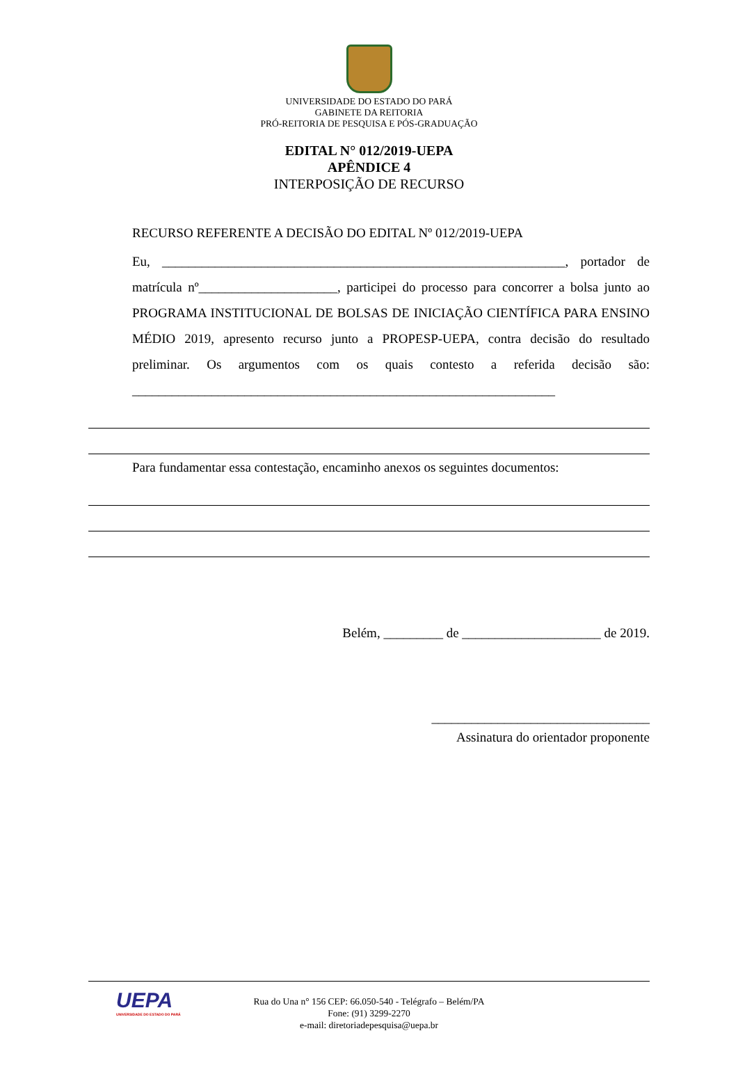UNIVERSIDADE DO ESTADO DO PARÁ
GABINETE DA REITORIA
PRÓ-REITORIA DE PESQUISA E PÓS-GRADUAÇÃO
EDITAL N° 012/2019-UEPA
APÊNDICE 4
INTERPOSIÇÃO DE RECURSO
RECURSO REFERENTE A DECISÃO DO EDITAL Nº 012/2019-UEPA
Eu, _____________________________________________________________, portador de matrícula nº_____________________, participei do processo para concorrer a bolsa junto ao PROGRAMA INSTITUCIONAL DE BOLSAS DE INICIAÇÃO CIENTÍFICA PARA ENSINO MÉDIO 2019, apresento recurso junto a PROPESP-UEPA, contra decisão do resultado preliminar. Os argumentos com os quais contesto a referida decisão são: ________________________________________________________________
Para fundamentar essa contestação, encaminho anexos os seguintes documentos:
Belém, _________ de _____________________ de 2019.
_________________________________
Assinatura do orientador proponente
UEPA
UNIVERSIDADE DO ESTADO DO PARÁ
Rua do Una n° 156 CEP: 66.050-540 - Telégrafo – Belém/PA
Fone: (91) 3299-2270
e-mail: diretoriadepesquisa@uepa.br